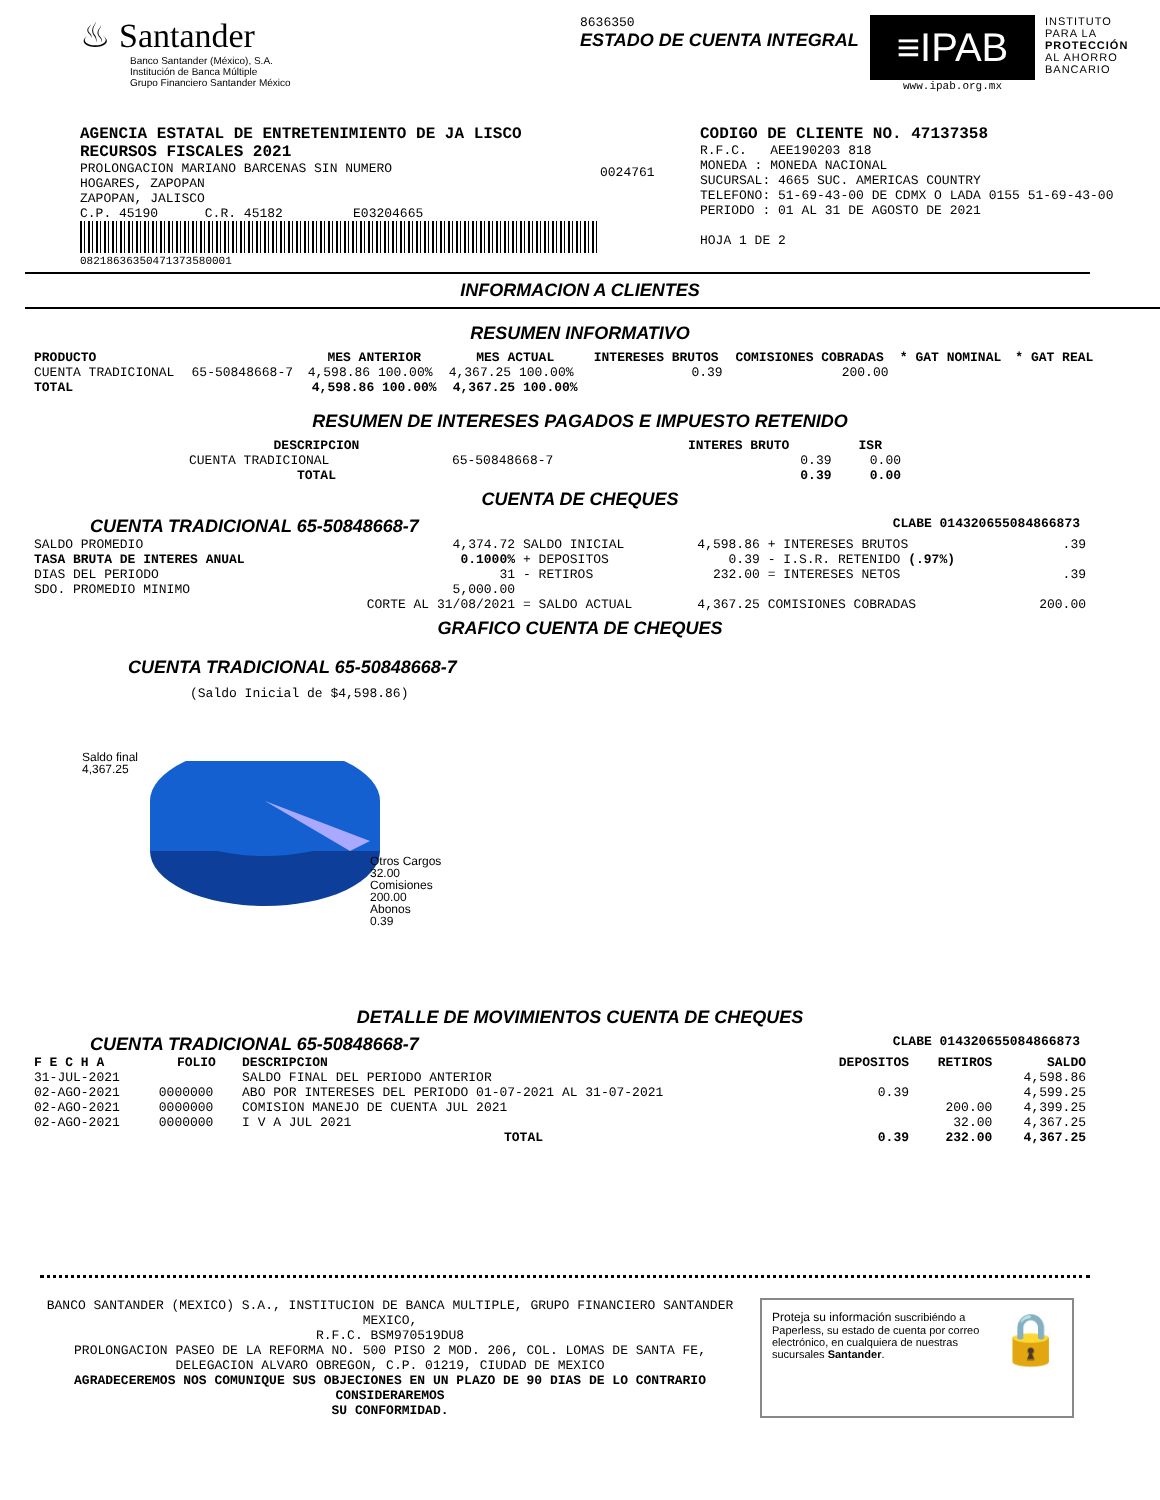♨ Santander
Banco Santander (México), S.A.
Institución de Banca Múltiple
Grupo Financiero Santander México
8636350
ESTADO DE CUENTA INTEGRAL
≡IPAB
www.ipab.org.mx
INSTITUTO
PARA LA
PROTECCIÓN
AL AHORRO
BANCARIO
AGENCIA ESTATAL DE ENTRETENIMIENTO DE JA LISCO
RECURSOS FISCALES 2021
PROLONGACION MARIANO BARCENAS SIN NUMERO
HOGARES, ZAPOPAN
ZAPOPAN, JALISCO
C.P. 45190 C.R. 45182 E03204665
08218636350471373580001
0024761
CODIGO DE CLIENTE NO. 47137358
R.F.C. AEE190203 818
MONEDA : MONEDA NACIONAL
SUCURSAL: 4665 SUC. AMERICAS COUNTRY
TELEFONO: 51-69-43-00 DE CDMX O LADA 0155 51-69-43-00
PERIODO : 01 AL 31 DE AGOSTO DE 2021
HOJA 1 DE 2
INFORMACION A CLIENTES
RESUMEN INFORMATIVO
| PRODUCTO | | MES ANTERIOR | MES ACTUAL | INTERESES BRUTOS | COMISIONES COBRADAS | * GAT NOMINAL | * GAT REAL |
| --- | --- | --- | --- | --- | --- | --- | --- |
| CUENTA TRADICIONAL | 65-50848668-7 | 4,598.86 100.00% | 4,367.25 100.00% | 0.39 | 200.00 | | |
| TOTAL | | 4,598.86 100.00% | 4,367.25 100.00% | | | | |
RESUMEN DE INTERESES PAGADOS E IMPUESTO RETENIDO
| DESCRIPCION | | INTERES BRUTO | ISR |
| --- | --- | --- | --- |
| CUENTA TRADICIONAL | 65-50848668-7 | 0.39 | 0.00 |
| TOTAL | | 0.39 | 0.00 |
CUENTA DE CHEQUES
CUENTA TRADICIONAL 65-50848668-7 CLABE 014320655084866873
| SALDO PROMEDIO | 4,374.72 | SALDO INICIAL | 4,598.86 | + INTERESES BRUTOS | .39 |
| TASA BRUTA DE INTERES ANUAL | 0.1000% | + DEPOSITOS | 0.39 | - I.S.R. RETENIDO (.97%) | |
| DIAS DEL PERIODO | 31 | - RETIROS | 232.00 | = INTERESES NETOS | .39 |
| SDO. PROMEDIO MINIMO | 5,000.00 CORTE AL 31/08/2021 | = SALDO ACTUAL | 4,367.25 | COMISIONES COBRADAS | 200.00 |
GRAFICO CUENTA DE CHEQUES
CUENTA TRADICIONAL 65-50848668-7
(Saldo Inicial de $4,598.86)
Saldo final
4,367.25
Otros Cargos
32.00
Comisiones
200.00
Abonos
0.39
DETALLE DE MOVIMIENTOS CUENTA DE CHEQUES
CUENTA TRADICIONAL 65-50848668-7 CLABE 014320655084866873
| F E C H A | FOLIO | DESCRIPCION | DEPOSITOS | RETIROS | SALDO |
| --- | --- | --- | --- | --- | --- |
| 31-JUL-2021 | | SALDO FINAL DEL PERIODO ANTERIOR | | | 4,598.86 |
| 02-AGO-2021 | 0000000 | ABO POR INTERESES DEL PERIODO 01-07-2021 AL 31-07-2021 | 0.39 | | 4,599.25 |
| 02-AGO-2021 | 0000000 | COMISION MANEJO DE CUENTA JUL 2021 | | 200.00 | 4,399.25 |
| 02-AGO-2021 | 0000000 | I V A JUL 2021 | | 32.00 | 4,367.25 |
| | | TOTAL | 0.39 | 232.00 | 4,367.25 |
BANCO SANTANDER (MEXICO) S.A., INSTITUCION DE BANCA MULTIPLE, GRUPO FINANCIERO SANTANDER MEXICO,
R.F.C. BSM970519DU8
PROLONGACION PASEO DE LA REFORMA NO. 500 PISO 2 MOD. 206, COL. LOMAS DE SANTA FE,
DELEGACION ALVARO OBREGON, C.P. 01219, CIUDAD DE MEXICO
AGRADECEREMOS NOS COMUNIQUE SUS OBJECIONES EN UN PLAZO DE 90 DIAS DE LO CONTRARIO CONSIDERAREMOS
SU CONFORMIDAD.
Proteja su información suscribiéndo a Paperless, su estado de cuenta por correo electrónico, en cualquiera de nuestras sucursales Santander.
🔒